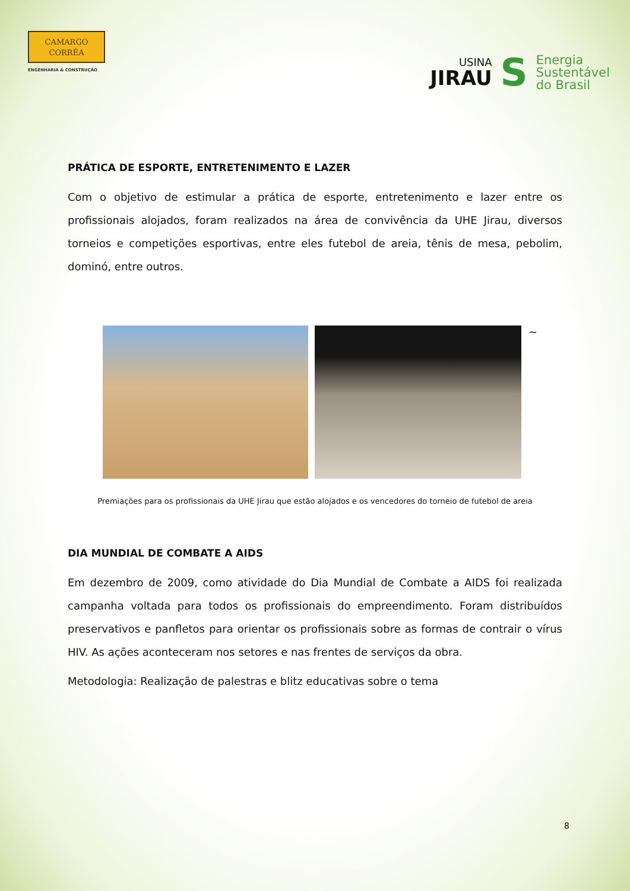CAMARGO
CORRÊA
ENGENHARIA & CONSTRUÇÃO
USINA
JIRAU
S
Energia
Sustentável
do Brasil
PRÁTICA DE ESPORTE, ENTRETENIMENTO E LAZER
Com o objetivo de estimular a prática de esporte, entretenimento e lazer entre os profissionais alojados, foram realizados na área de convivência da UHE Jirau, diversos torneios e competições esportivas, entre eles futebol de areia, tênis de mesa, pebolim, dominó, entre outros.
~
Premiações para os profissionais da UHE Jirau que estão alojados e os vencedores do torneio de futebol de areia
DIA MUNDIAL DE COMBATE A AIDS
Em dezembro de 2009, como atividade do Dia Mundial de Combate a AIDS foi realizada campanha voltada para todos os profissionais do empreendimento. Foram distribuídos preservativos e panfletos para orientar os profissionais sobre as formas de contrair o vírus HIV. As ações aconteceram nos setores e nas frentes de serviços da obra.
Metodologia: Realização de palestras e blitz educativas sobre o tema
8